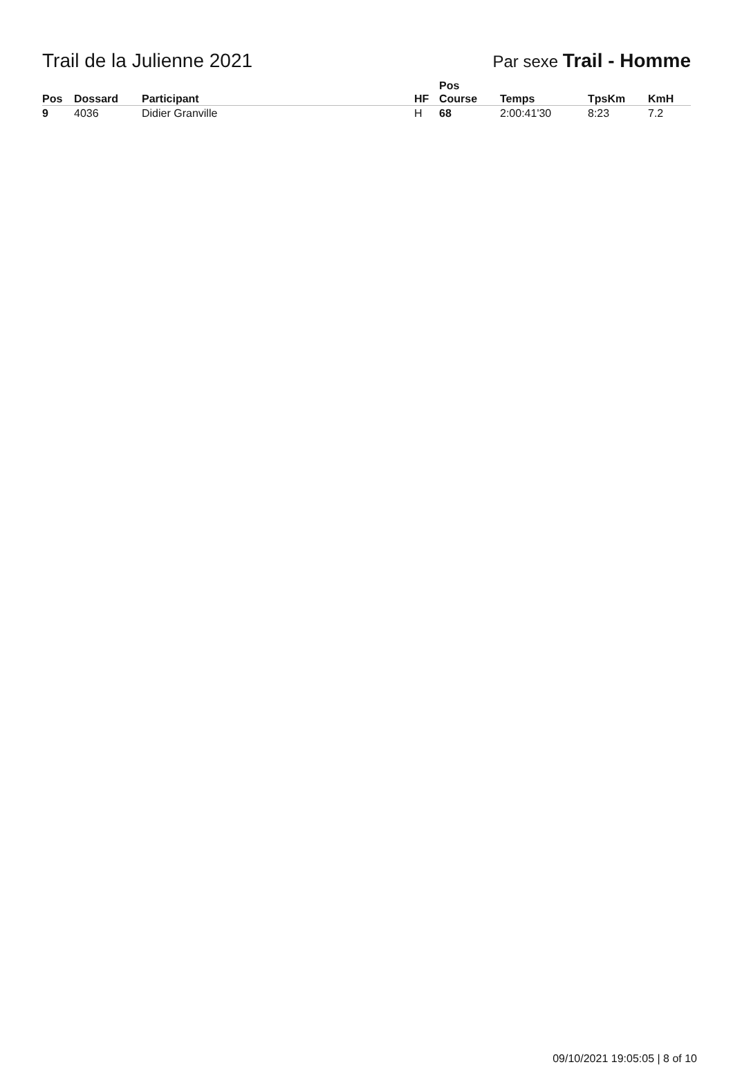Trail de la Julienne 2021
Par sexe Trail - Homme
| Pos | Dossard | Participant | HF | Pos Course | Temps | TpsKm | KmH |
| --- | --- | --- | --- | --- | --- | --- | --- |
| 9 | 4036 | Didier Granville | H | 68 | 2:00:41'30 | 8:23 | 7.2 |
09/10/2021 19:05:05 | 8 of 10